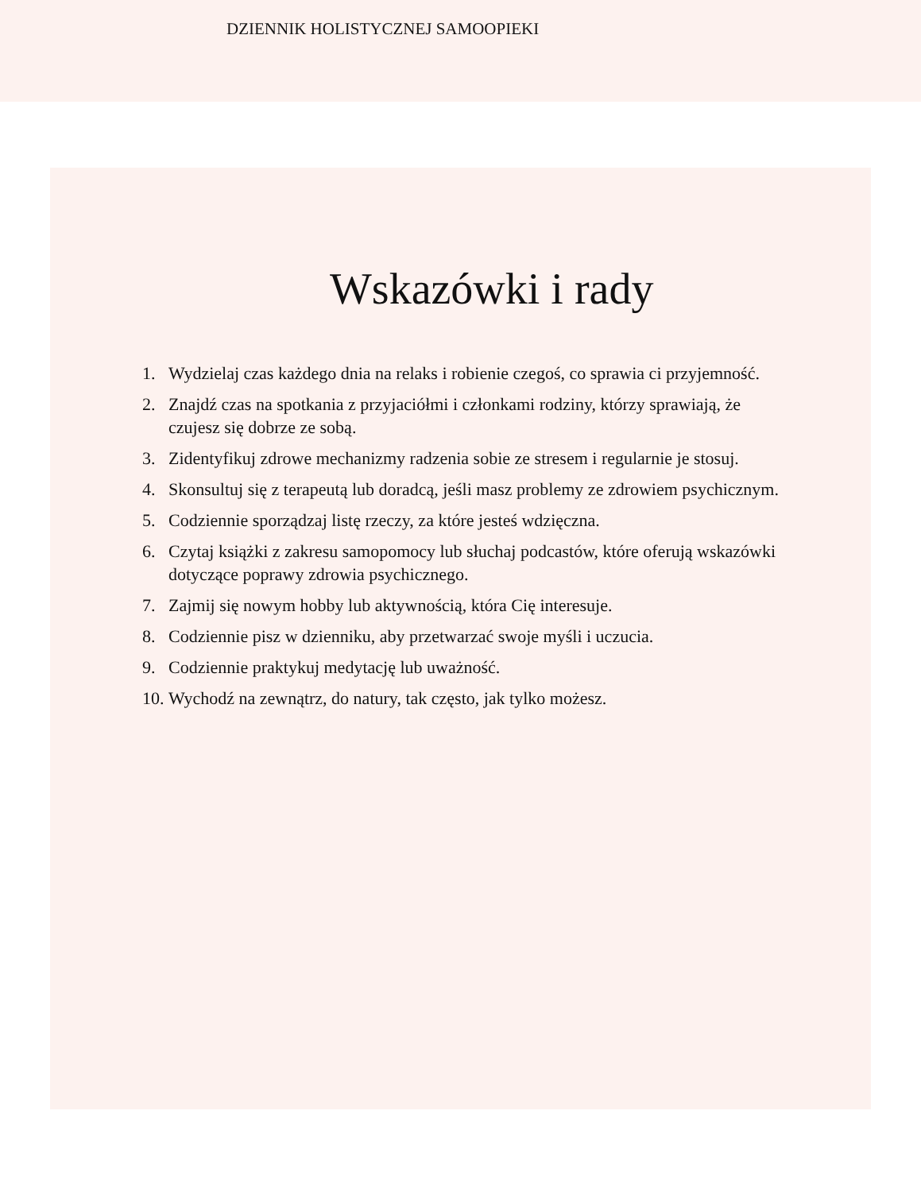DZIENNIK HOLISTYCZNEJ SAMOOPIEKI
Wskazówki i rady
1. Wydzielaj czas każdego dnia na relaks i robienie czegoś, co sprawia ci przyjemność.
2. Znajdź czas na spotkania z przyjaciółmi i członkami rodziny, którzy sprawiają, że czujesz się dobrze ze sobą.
3. Zidentyfikuj zdrowe mechanizmy radzenia sobie ze stresem i regularnie je stosuj.
4. Skonsultuj się z terapeutą lub doradcą, jeśli masz problemy ze zdrowiem psychicznym.
5. Codziennie sporządzaj listę rzeczy, za które jesteś wdzięczna.
6. Czytaj książki z zakresu samopomocy lub słuchaj podcastów, które oferują wskazówki dotyczące poprawy zdrowia psychicznego.
7. Zajmij się nowym hobby lub aktywnością, która Cię interesuje.
8. Codziennie pisz w dzienniku, aby przetwarzać swoje myśli i uczucia.
9. Codziennie praktykuj medytację lub uważność.
10. Wychodź na zewnątrz, do natury, tak często, jak tylko możesz.